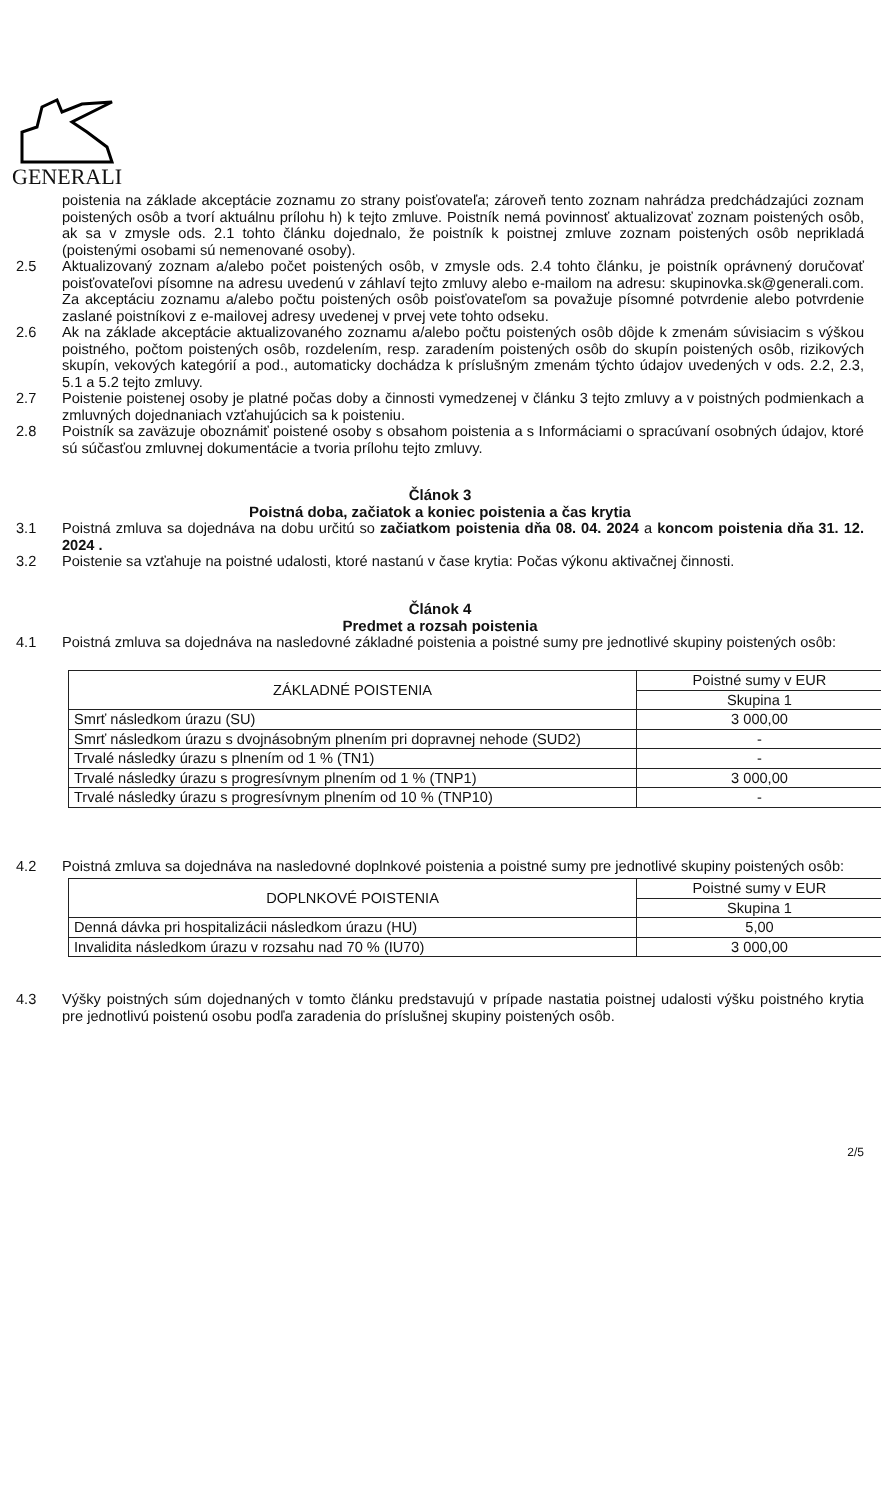GENERALI
poistenia na základe akceptácie zoznamu zo strany poisťovateľa; zároveň tento zoznam nahrádza predchádzajúci zoznam poistených osôb a tvorí aktuálnu prílohu h) k tejto zmluve. Poistník nemá povinnosť aktualizovať zoznam poistených osôb, ak sa v zmysle ods. 2.1 tohto článku dojednalo, že poistník k poistnej zmluve zoznam poistených osôb neprikladá (poistenými osobami sú nemenované osoby).
2.5 Aktualizovaný zoznam a/alebo počet poistených osôb, v zmysle ods. 2.4 tohto článku, je poistník oprávnený doručovať poisťovateľovi písomne na adresu uvedenú v záhlaví tejto zmluvy alebo e-mailom na adresu: skupinovka.sk@generali.com. Za akceptáciu zoznamu a/alebo počtu poistených osôb poisťovateľom sa považuje písomné potvrdenie alebo potvrdenie zaslané poistníkovi z e-mailovej adresy uvedenej v prvej vete tohto odseku.
2.6 Ak na základe akceptácie aktualizovaného zoznamu a/alebo počtu poistených osôb dôjde k zmenám súvisiacim s výškou poistného, počtom poistených osôb, rozdelením, resp. zaradením poistených osôb do skupín poistených osôb, rizikových skupín, vekových kategórií a pod., automaticky dochádza k príslušným zmenám týchto údajov uvedených v ods. 2.2, 2.3, 5.1 a 5.2 tejto zmluvy.
2.7 Poistenie poistenej osoby je platné počas doby a činnosti vymedzenej v článku 3 tejto zmluvy a v poistných podmienkach a zmluvných dojednaniach vzťahujúcich sa k poisteniu.
2.8 Poistník sa zaväzuje oboznámiť poistené osoby s obsahom poistenia a s Informáciami o spracúvaní osobných údajov, ktoré sú súčasťou zmluvnej dokumentácie a tvoria prílohu tejto zmluvy.
Článok 3
Poistná doba, začiatok a koniec poistenia a čas krytia
3.1 Poistná zmluva sa dojednáva na dobu určitú so začiatkom poistenia dňa 08. 04. 2024 a koncom poistenia dňa 31. 12. 2024 .
3.2 Poistenie sa vzťahuje na poistné udalosti, ktoré nastanú v čase krytia: Počas výkonu aktivačnej činnosti.
Článok 4
Predmet a rozsah poistenia
4.1 Poistná zmluva sa dojednáva na nasledovné základné poistenia a poistné sumy pre jednotlivé skupiny poistených osôb:
| ZÁKLADNÉ POISTENIA | Poistné sumy v EUR |
| --- | --- |
| | Skupina 1 |
| Smrť následkom úrazu (SU) | 3 000,00 |
| Smrť následkom úrazu s dvojnásobným plnením pri dopravnej nehode (SUD2) | - |
| Trvalé následky úrazu s plnením od 1 % (TN1) | - |
| Trvalé následky úrazu s progresívnym plnením od 1 % (TNP1) | 3 000,00 |
| Trvalé následky úrazu s progresívnym plnením od 10 % (TNP10) | - |
4.2 Poistná zmluva sa dojednáva na nasledovné doplnkové poistenia a poistné sumy pre jednotlivé skupiny poistených osôb:
| DOPLNKOVÉ POISTENIA | Poistné sumy v EUR |
| --- | --- |
| | Skupina 1 |
| Denná dávka pri hospitalizácii následkom úrazu (HU) | 5,00 |
| Invalidita následkom úrazu v rozsahu nad 70 % (IU70) | 3 000,00 |
4.3 Výšky poistných súm dojednaných v tomto článku predstavujú v prípade nastatia poistnej udalosti výšku poistného krytia pre jednotlivú poistenú osobu podľa zaradenia do príslušnej skupiny poistených osôb.
2/5